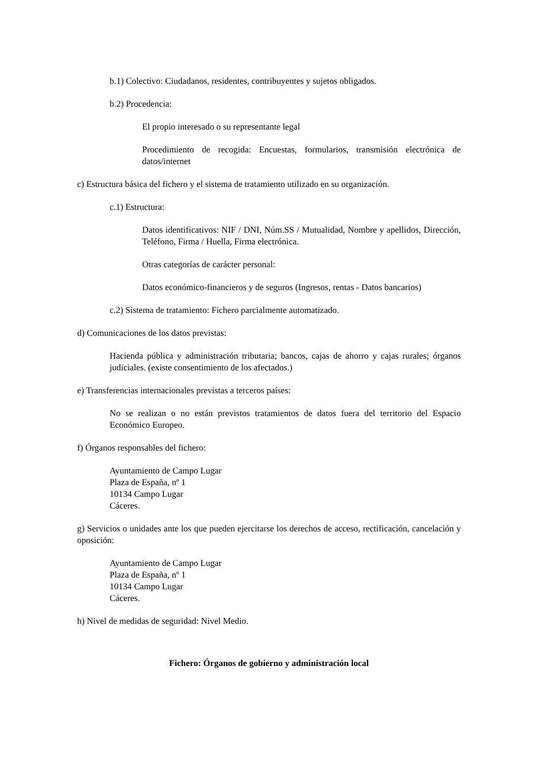b.1) Colectivo: Ciudadanos, residentes, contribuyentes y sujetos obligados.
b.2) Procedencia:
El propio interesado o su representante legal
Procedimiento de recogida: Encuestas, formularios, transmisión electrónica de datos/internet
c) Estructura básica del fichero y el sistema de tratamiento utilizado en su organización.
c.1) Estructura:
Datos identificativos: NIF / DNI, Núm.SS / Mutualidad, Nombre y apellidos, Dirección, Teléfono, Firma / Huella, Firma electrónica.
Otras categorías de carácter personal:
Datos económico-financieros y de seguros (Ingresos, rentas - Datos bancarios)
c.2) Sistema de tratamiento: Fichero parcialmente automatizado.
d) Comunicaciones de los datos previstas:
Hacienda pública y administración tributaria; bancos, cajas de ahorro y cajas rurales; órganos judiciales. (existe consentimiento de los afectados.)
e) Transferencias internacionales previstas a terceros países:
No se realizan o no están previstos tratamientos de datos fuera del territorio del Espacio Económico Europeo.
f) Órganos responsables del fichero:
Ayuntamiento de Campo Lugar
Plaza de España, nº 1
10134 Campo Lugar
Cáceres.
g) Servicios o unidades ante los que pueden ejercitarse los derechos de acceso, rectificación, cancelación y oposición:
Ayuntamiento de Campo Lugar
Plaza de España, nº 1
10134 Campo Lugar
Cáceres.
h) Nivel de medidas de seguridad: Nivel Medio.
Fichero: Órganos de gobierno y administración local